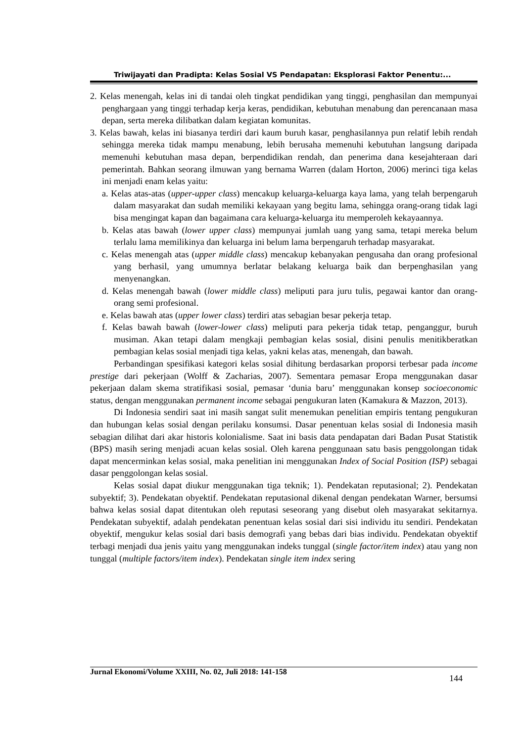Triwijayati dan Pradipta: Kelas Sosial VS Pendapatan: Eksplorasi Faktor Penentu:...
2. Kelas menengah, kelas ini di tandai oleh tingkat pendidikan yang tinggi, penghasilan dan mempunyai penghargaan yang tinggi terhadap kerja keras, pendidikan, kebutuhan menabung dan perencanaan masa depan, serta mereka dilibatkan dalam kegiatan komunitas.
3. Kelas bawah, kelas ini biasanya terdiri dari kaum buruh kasar, penghasilannya pun relatif lebih rendah sehingga mereka tidak mampu menabung, lebih berusaha memenuhi kebutuhan langsung daripada memenuhi kebutuhan masa depan, berpendidikan rendah, dan penerima dana kesejahteraan dari pemerintah. Bahkan seorang ilmuwan yang bernama Warren (dalam Horton, 2006) merinci tiga kelas ini menjadi enam kelas yaitu:
a. Kelas atas-atas (upper-upper class) mencakup keluarga-keluarga kaya lama, yang telah berpengaruh dalam masyarakat dan sudah memiliki kekayaan yang begitu lama, sehingga orang-orang tidak lagi bisa mengingat kapan dan bagaimana cara keluarga-keluarga itu memperoleh kekayaannya.
b. Kelas atas bawah (lower upper class) mempunyai jumlah uang yang sama, tetapi mereka belum terlalu lama memilikinya dan keluarga ini belum lama berpengaruh terhadap masyarakat.
c. Kelas menengah atas (upper middle class) mencakup kebanyakan pengusaha dan orang profesional yang berhasil, yang umumnya berlatar belakang keluarga baik dan berpenghasilan yang menyenangkan.
d. Kelas menengah bawah (lower middle class) meliputi para juru tulis, pegawai kantor dan orang-orang semi profesional.
e. Kelas bawah atas (upper lower class) terdiri atas sebagian besar pekerja tetap.
f. Kelas bawah bawah (lower-lower class) meliputi para pekerja tidak tetap, penganggur, buruh musiman. Akan tetapi dalam mengkaji pembagian kelas sosial, disini penulis menitikberatkan pembagian kelas sosial menjadi tiga kelas, yakni kelas atas, menengah, dan bawah.
Perbandingan spesifikasi kategori kelas sosial dihitung berdasarkan proporsi terbesar pada income prestige dari pekerjaan (Wolff & Zacharias, 2007). Sementara pemasar Eropa menggunakan dasar pekerjaan dalam skema stratifikasi sosial, pemasar ‘dunia baru’ menggunakan konsep socioeconomic status, dengan menggunakan permanent income sebagai pengukuran laten (Kamakura & Mazzon, 2013).
Di Indonesia sendiri saat ini masih sangat sulit menemukan penelitian empiris tentang pengukuran dan hubungan kelas sosial dengan perilaku konsumsi. Dasar penentuan kelas sosial di Indonesia masih sebagian dilihat dari akar historis kolonialisme. Saat ini basis data pendapatan dari Badan Pusat Statistik (BPS) masih sering menjadi acuan kelas sosial. Oleh karena penggunaan satu basis penggolongan tidak dapat mencerminkan kelas sosial, maka penelitian ini menggunakan Index of Social Position (ISP) sebagai dasar penggolongan kelas sosial.
Kelas sosial dapat diukur menggunakan tiga teknik; 1). Pendekatan reputasional; 2). Pendekatan subyektif; 3). Pendekatan obyektif. Pendekatan reputasional dikenal dengan pendekatan Warner, bersumsi bahwa kelas sosial dapat ditentukan oleh reputasi seseorang yang disebut oleh masyarakat sekitarnya. Pendekatan subyektif, adalah pendekatan penentuan kelas sosial dari sisi individu itu sendiri. Pendekatan obyektif, mengukur kelas sosial dari basis demografi yang bebas dari bias individu. Pendekatan obyektif terbagi menjadi dua jenis yaitu yang menggunakan indeks tunggal (single factor/item index) atau yang non tunggal (multiple factors/item index). Pendekatan single item index sering
Jurnal Ekonomi/Volume XXIII, No. 02, Juli 2018: 141-158 144